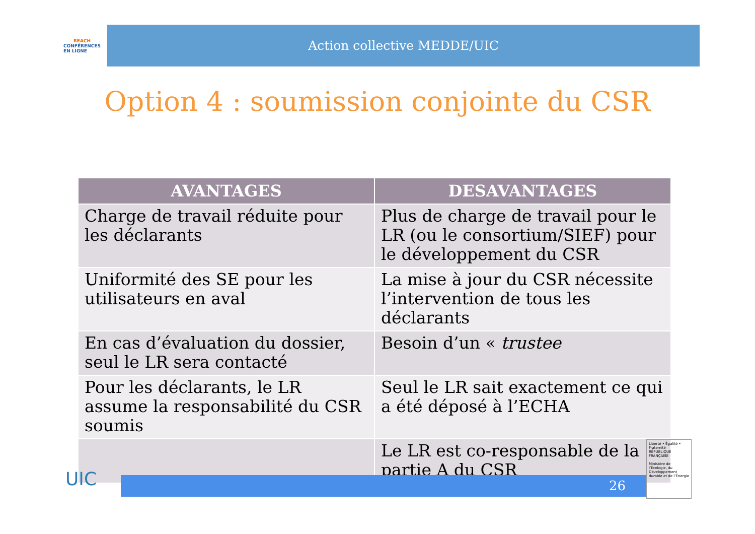REACH
CONFÉRENCES
EN LIGNE
Action collective MEDDE/UIC
Option 4 : soumission conjointe du CSR
| AVANTAGES | DESAVANTAGES |
| --- | --- |
| Charge de travail réduite pour les déclarants | Plus de charge de travail pour le LR (ou le consortium/SIEF) pour le développement du CSR |
| Uniformité des SE pour les utilisateurs en aval | La mise à jour du CSR nécessite l’intervention de tous les déclarants |
| En cas d’évaluation du dossier, seul le LR sera contacté | Besoin d’un « trustee |
| Pour les déclarants, le LR assume la responsabilité du CSR soumis | Seul le LR sait exactement ce qui a été déposé à l’ECHA |
| | Le LR est co-responsable de la partie A du CSR |
UIC 26
Liberté • Égalité • Fraternité
RÉPUBLIQUE FRANÇAISE
Ministère de l’Écologie, du Développement durable et de l’Énergie